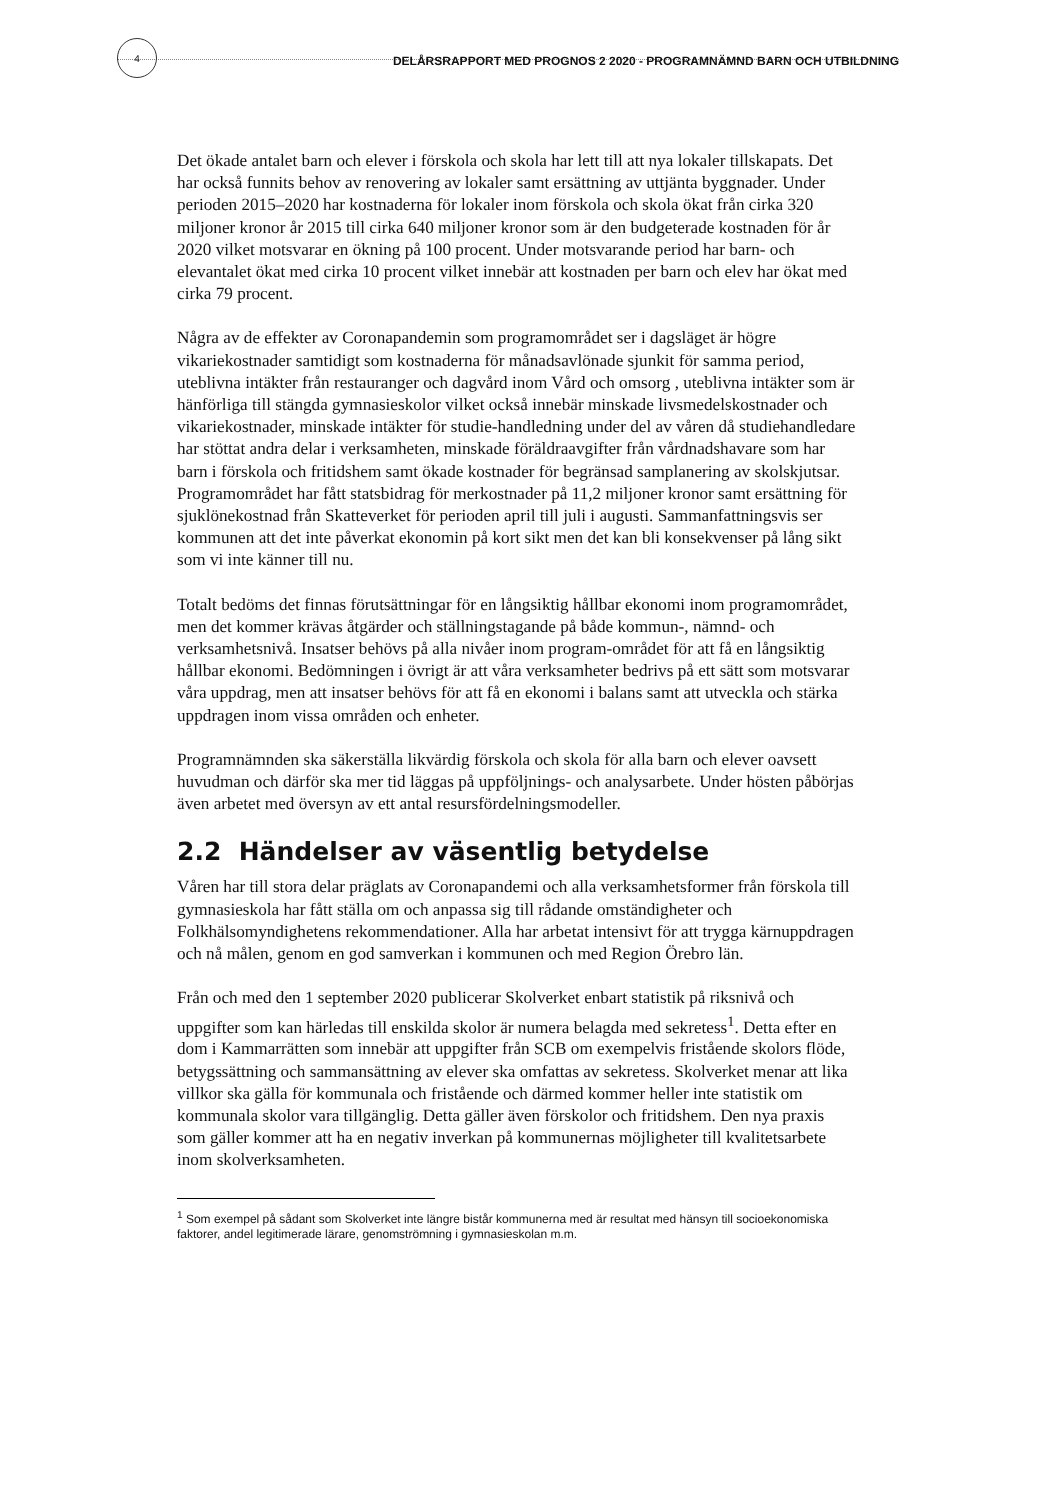4
DELÅRSRAPPORT MED PROGNOS 2 2020 - PROGRAMNÄMND BARN OCH UTBILDNING
Det ökade antalet barn och elever i förskola och skola har lett till att nya lokaler tillskapats. Det har också funnits behov av renovering av lokaler samt ersättning av uttjänta byggnader. Under perioden 2015–2020 har kostnaderna för lokaler inom förskola och skola ökat från cirka 320 miljoner kronor år 2015 till cirka 640 miljoner kronor som är den budgeterade kostnaden för år 2020 vilket motsvarar en ökning på 100 procent. Under motsvarande period har barn- och elevantalet ökat med cirka 10 procent vilket innebär att kostnaden per barn och elev har ökat med cirka 79 procent.
Några av de effekter av Coronapandemin som programområdet ser i dagsläget är högre vikariekostnader samtidigt som kostnaderna för månadsavlönade sjunkit för samma period, uteblivna intäkter från restauranger och dagvård inom Vård och omsorg , uteblivna intäkter som är hänförliga till stängda gymnasieskolor vilket också innebär minskade livsmedelskostnader och vikariekostnader, minskade intäkter för studie-handledning under del av våren då studiehandledare har stöttat andra delar i verksamheten, minskade föräldraavgifter från vårdnadshavare som har barn i förskola och fritidshem samt ökade kostnader för begränsad samplanering av skolskjutsar. Programområdet har fått statsbidrag för merkostnader på 11,2 miljoner kronor samt ersättning för sjuklönekostnad från Skatteverket för perioden april till juli i augusti. Sammanfattningsvis ser kommunen att det inte påverkat ekonomin på kort sikt men det kan bli konsekvenser på lång sikt som vi inte känner till nu.
Totalt bedöms det finnas förutsättningar för en långsiktig hållbar ekonomi inom programområdet, men det kommer krävas åtgärder och ställningstagande på både kommun-, nämnd- och verksamhetsnivå. Insatser behövs på alla nivåer inom program-området för att få en långsiktig hållbar ekonomi. Bedömningen i övrigt är att våra verksamheter bedrivs på ett sätt som motsvarar våra uppdrag, men att insatser behövs för att få en ekonomi i balans samt att utveckla och stärka uppdragen inom vissa områden och enheter.
Programnämnden ska säkerställa likvärdig förskola och skola för alla barn och elever oavsett huvudman och därför ska mer tid läggas på uppföljnings- och analysarbete. Under hösten påbörjas även arbetet med översyn av ett antal resursfördelningsmodeller.
2.2 Händelser av väsentlig betydelse
Våren har till stora delar präglats av Coronapandemi och alla verksamhetsformer från förskola till gymnasieskola har fått ställa om och anpassa sig till rådande omständigheter och Folkhälsomyndighetens rekommendationer. Alla har arbetat intensivt för att trygga kärnuppdragen och nå målen, genom en god samverkan i kommunen och med Region Örebro län.
Från och med den 1 september 2020 publicerar Skolverket enbart statistik på riksnivå och uppgifter som kan härledas till enskilda skolor är numera belagda med sekretess<sup>1</sup>. Detta efter en dom i Kammarrätten som innebär att uppgifter från SCB om exempelvis fristående skolors flöde, betygssättning och sammansättning av elever ska omfattas av sekretess. Skolverket menar att lika villkor ska gälla för kommunala och fristående och därmed kommer heller inte statistik om kommunala skolor vara tillgänglig. Detta gäller även förskolor och fritidshem. Den nya praxis som gäller kommer att ha en negativ inverkan på kommunernas möjligheter till kvalitetsarbete inom skolverksamheten.
<sup>1</sup> Som exempel på sådant som Skolverket inte längre bistår kommunerna med är resultat med hänsyn till socioekonomiska faktorer, andel legitimerade lärare, genomströmning i gymnasieskolan m.m.